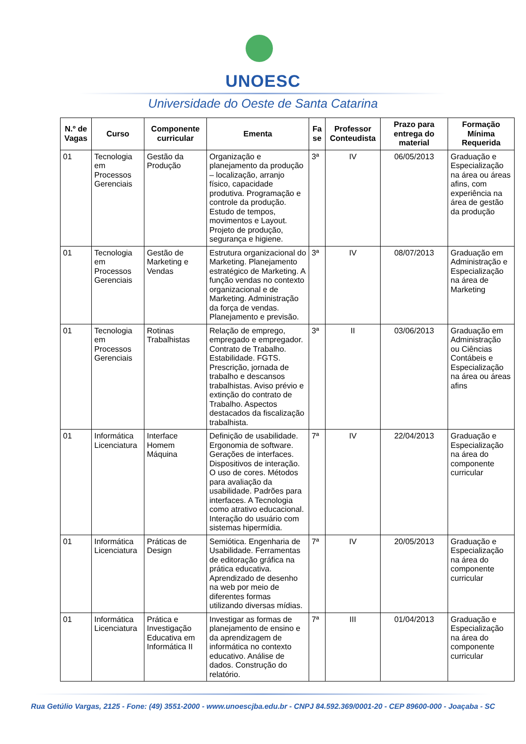UNOESC
Universidade do Oeste de Santa Catarina
| N.º de Vagas | Curso | Componente curricular | Ementa | Fa se | Professor Conteudista | Prazo para entrega do material | Formação Mínima Requerida |
| --- | --- | --- | --- | --- | --- | --- | --- |
| 01 | Tecnologia em Processos Gerenciais | Gestão da Produção | Organização e planejamento da produção – localização, arranjo físico, capacidade produtiva. Programação e controle da produção. Estudo de tempos, movimentos e Layout. Projeto de produção, segurança e higiene. | 3ª | IV | 06/05/2013 | Graduação e Especialização na área ou áreas afins, com experiência na área de gestão da produção |
| 01 | Tecnologia em Processos Gerenciais | Gestão de Marketing e Vendas | Estrutura organizacional do Marketing. Planejamento estratégico de Marketing. A função vendas no contexto organizacional e de Marketing. Administração da força de vendas. Planejamento e previsão. | 3ª | IV | 08/07/2013 | Graduação em Administração e Especialização na área de Marketing |
| 01 | Tecnologia em Processos Gerenciais | Rotinas Trabalhistas | Relação de emprego, empregado e empregador. Contrato de Trabalho. Estabilidade. FGTS. Prescrição, jornada de trabalho e descansos trabalhistas. Aviso prévio e extinção do contrato de Trabalho. Aspectos destacados da fiscalização trabalhista. | 3ª | II | 03/06/2013 | Graduação em Administração ou Ciências Contábeis e Especialização na área ou áreas afins |
| 01 | Informática Licenciatura | Interface Homem Máquina | Definição de usabilidade. Ergonomia de software. Gerações de interfaces. Dispositivos de interação. O uso de cores. Métodos para avaliação da usabilidade. Padrões para interfaces. A Tecnologia como atrativo educacional. Interação do usuário com sistemas hipermídia. | 7ª | IV | 22/04/2013 | Graduação e Especialização na área do componente curricular |
| 01 | Informática Licenciatura | Práticas de Design | Semiótica. Engenharia de Usabilidade. Ferramentas de editoração gráfica na prática educativa. Aprendizado de desenho na web por meio de diferentes formas utilizando diversas mídias. | 7ª | IV | 20/05/2013 | Graduação e Especialização na área do componente curricular |
| 01 | Informática Licenciatura | Prática e Investigação Educativa em Informática II | Investigar as formas de planejamento de ensino e da aprendizagem de informática no contexto educativo. Análise de dados. Construção do relatório. | 7ª | III | 01/04/2013 | Graduação e Especialização na área do componente curricular |
Rua Getúlio Vargas, 2125 - Fone: (49) 3551-2000 - www.unoescjba.edu.br - CNPJ 84.592.369/0001-20 - CEP 89600-000 - Joaçaba - SC